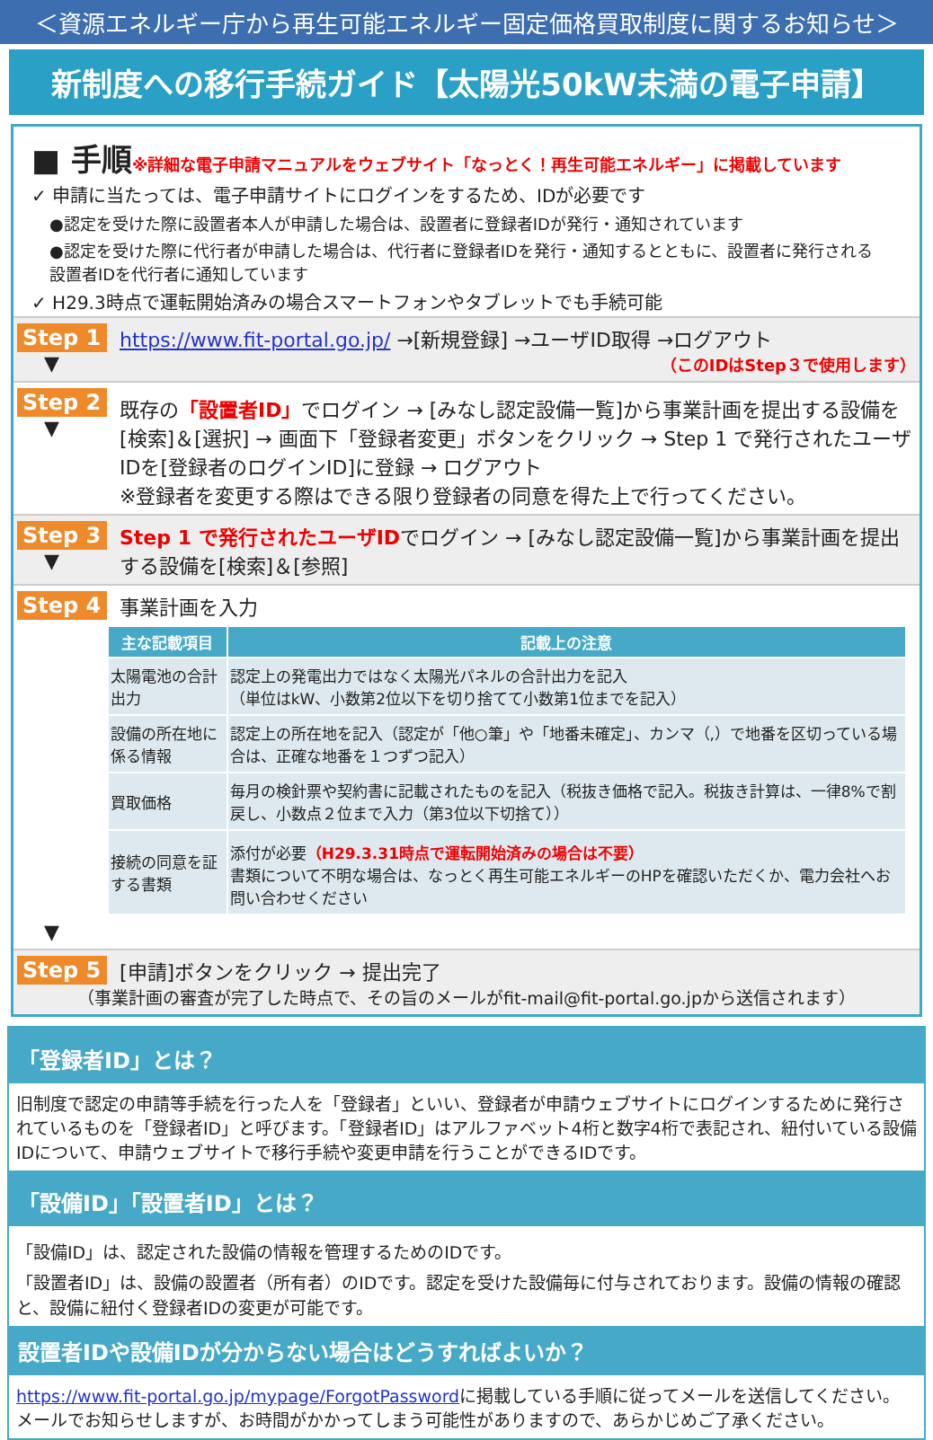＜資源エネルギー庁から再生可能エネルギー固定価格買取制度に関するお知らせ＞
新制度への移行手続ガイド【太陽光50kW未満の電子申請】
■ 手順※詳細な電子申請マニュアルをウェブサイト「なっとく！再生可能エネルギー」に掲載しています
✓ 申請に当たっては、電子申請サイトにログインをするため、IDが必要です
●認定を受けた際に設置者本人が申請した場合は、設置者に登録者IDが発行・通知されています
●認定を受けた際に代行者が申請した場合は、代行者に登録者IDを発行・通知するとともに、設置者に発行される設置者IDを代行者に通知しています
✓ H29.3時点で運転開始済みの場合スマートフォンやタブレットでも手続可能
Step 1
▼
https://www.fit-portal.go.jp/ →[新規登録] →ユーザID取得 →ログアウト
（このIDはStep３で使用します）
Step 2
▼
既存の「設置者ID」でログイン → [みなし認定設備一覧]から事業計画を提出する設備を[検索]＆[選択] → 画面下「登録者変更」ボタンをクリック → Step 1 で発行されたユーザIDを[登録者のログインID]に登録 → ログアウト
※登録者を変更する際はできる限り登録者の同意を得た上で行ってください。
Step 3
▼
Step 1 で発行されたユーザIDでログイン → [みなし認定設備一覧]から事業計画を提出する設備を[検索]＆[参照]
Step 4 事業計画を入力
| 主な記載項目 | 記載上の注意 |
| --- | --- |
| 太陽電池の合計出力 | 認定上の発電出力ではなく太陽光パネルの合計出力を記入 （単位はkW、小数第2位以下を切り捨てて小数第1位までを記入） |
| 設備の所在地に係る情報 | 認定上の所在地を記入（認定が「他○筆」や「地番未確定」、カンマ（,）で地番を区切っている場合は、正確な地番を１つずつ記入） |
| 買取価格 | 毎月の検針票や契約書に記載されたものを記入（税抜き価格で記入。税抜き計算は、一律8%で割戻し、小数点２位まで入力（第3位以下切捨て）） |
| 接続の同意を証する書類 | 添付が必要 （H29.3.31時点で運転開始済みの場合は不要） 書類について不明な場合は、なっとく再生可能エネルギーのHPを確認いただくか、電力会社へお問い合わせください |
▼
Step 5 [申請]ボタンをクリック → 提出完了
（事業計画の審査が完了した時点で、その旨のメールがfit-mail@fit-portal.go.jpから送信されます）
「登録者ID」とは？
旧制度で認定の申請等手続を行った人を「登録者」といい、登録者が申請ウェブサイトにログインするために発行されているものを「登録者ID」と呼びます。「登録者ID」はアルファベット4桁と数字4桁で表記され、紐付いている設備IDについて、申請ウェブサイトで移行手続や変更申請を行うことができるIDです。
「設備ID」「設置者ID」とは？
「設備ID」は、認定された設備の情報を管理するためのIDです。
「設置者ID」は、設備の設置者（所有者）のIDです。認定を受けた設備毎に付与されております。設備の情報の確認と、設備に紐付く登録者IDの変更が可能です。
設置者IDや設備IDが分からない場合はどうすればよいか？
https://www.fit-portal.go.jp/mypage/ForgotPasswordに掲載している手順に従ってメールを送信してください。メールでお知らせしますが、お時間がかかってしまう可能性がありますので、あらかじめご了承ください。